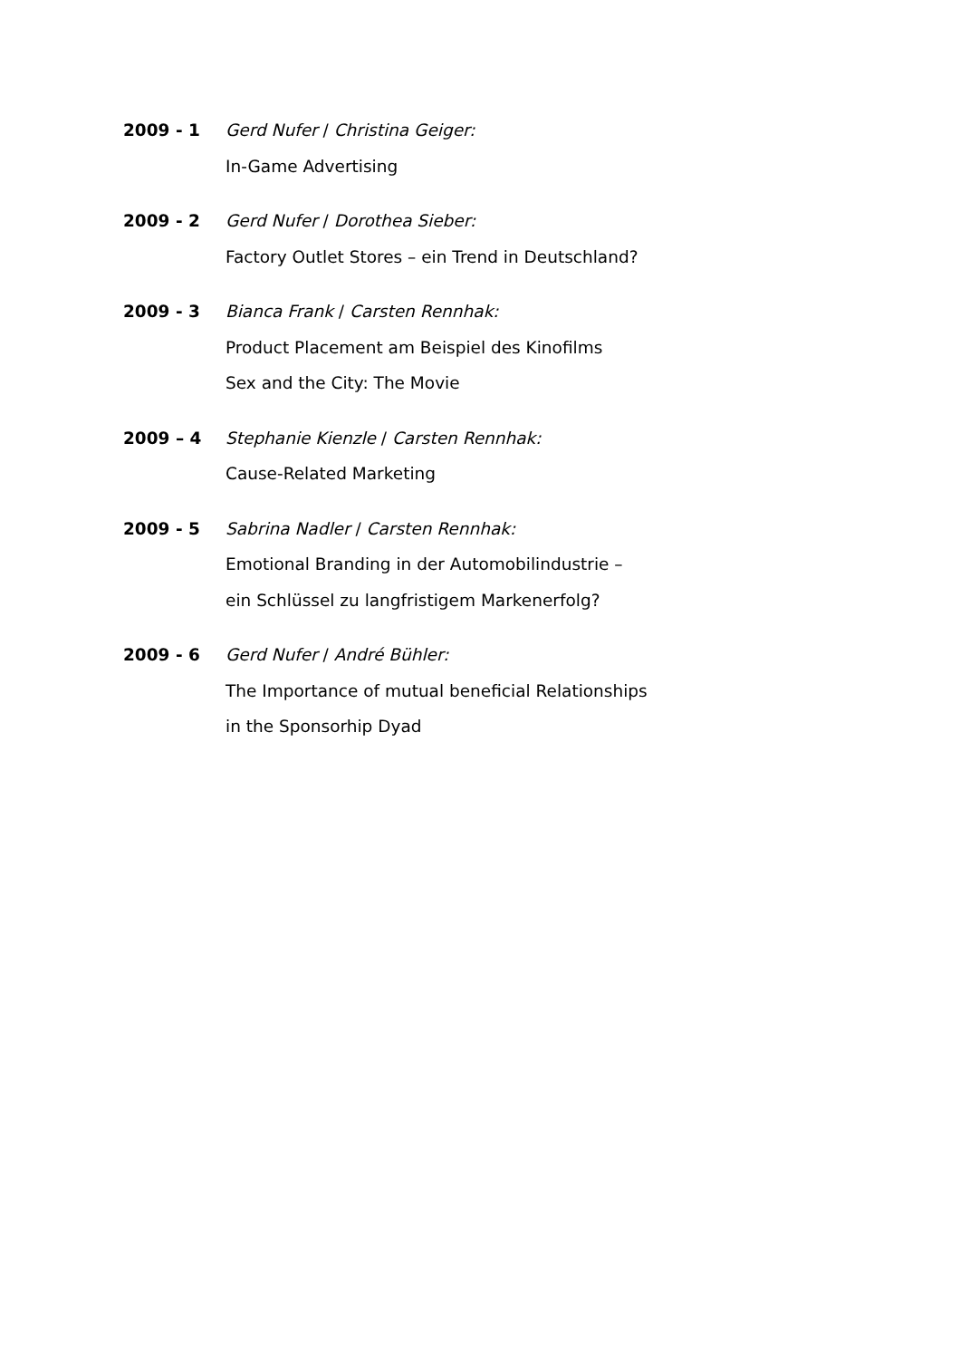2009 - 1 Gerd Nufer / Christina Geiger:
In-Game Advertising
2009 - 2 Gerd Nufer / Dorothea Sieber:
Factory Outlet Stores – ein Trend in Deutschland?
2009 - 3 Bianca Frank / Carsten Rennhak:
Product Placement am Beispiel des Kinofilms
Sex and the City: The Movie
2009 – 4 Stephanie Kienzle / Carsten Rennhak:
Cause-Related Marketing
2009 - 5 Sabrina Nadler / Carsten Rennhak:
Emotional Branding in der Automobilindustrie –
ein Schlüssel zu langfristigem Markenerfolg?
2009 - 6 Gerd Nufer / André Bühler:
The Importance of mutual beneficial Relationships
in the Sponsorhip Dyad